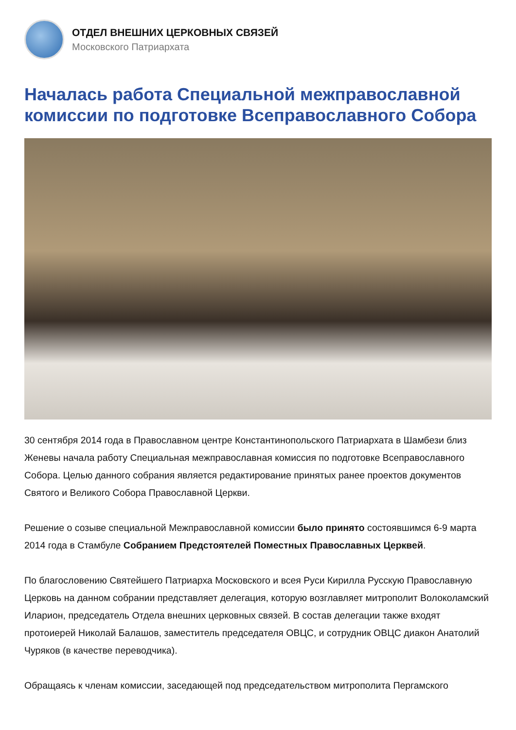ОТДЕЛ ВНЕШНИХ ЦЕРКОВНЫХ СВЯЗЕЙ
Московского Патриархата
Началась работа Специальной межправославной комиссии по подготовке Всеправославного Собора
30 сентября 2014 года в Православном центре Константинопольского Патриархата в Шамбези близ Женевы начала работу Специальная межправославная комиссия по подготовке Всеправославного Собора. Целью данного собрания является редактирование принятых ранее проектов документов Святого и Великого Собора Православной Церкви.
Решение о созыве специальной Межправославной комиссии было принято состоявшимся 6-9 марта 2014 года в Стамбуле Собранием Предстоятелей Поместных Православных Церквей.
По благословению Святейшего Патриарха Московского и всея Руси Кирилла Русскую Православную Церковь на данном собрании представляет делегация, которую возглавляет митрополит Волоколамский Иларион, председатель Отдела внешних церковных связей. В состав делегации также входят протоиерей Николай Балашов, заместитель председателя ОВЦС, и сотрудник ОВЦС диакон Анатолий Чуряков (в качестве переводчика).
Обращаясь к членам комиссии, заседающей под председательством митрополита Пергамского